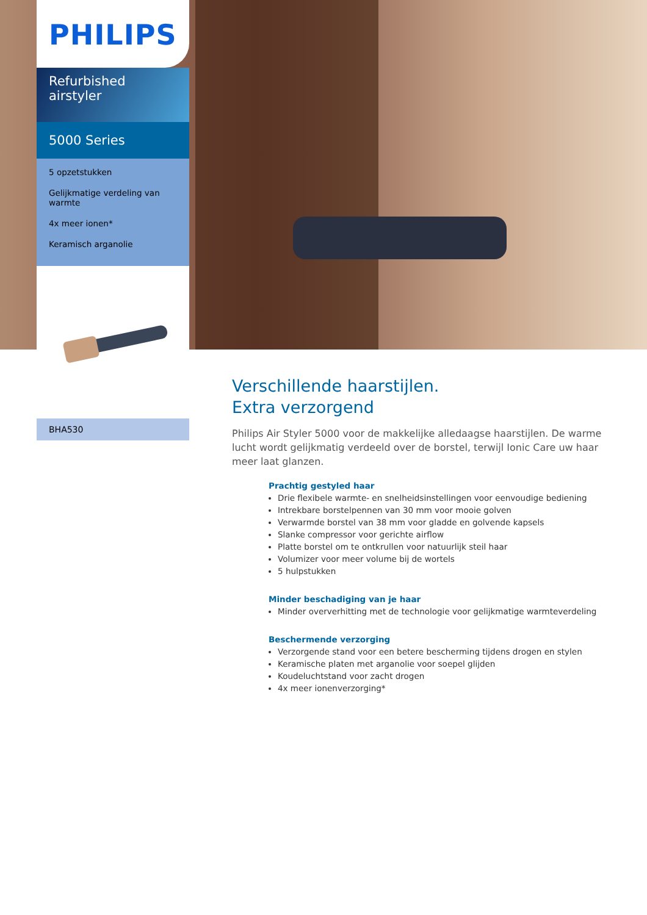PHILIPS
Refurbished airstyler
5000 Series
5 opzetstukken
Gelijkmatige verdeling van warmte
4x meer ionen*
Keramisch arganolie
BHA530
Verschillende haarstijlen.
Extra verzorgend
Philips Air Styler 5000 voor de makkelijke alledaagse haarstijlen. De warme lucht wordt gelijkmatig verdeeld over de borstel, terwijl Ionic Care uw haar meer laat glanzen.
Prachtig gestyled haar
Drie flexibele warmte- en snelheidsinstellingen voor eenvoudige bediening
Intrekbare borstelpennen van 30 mm voor mooie golven
Verwarmde borstel van 38 mm voor gladde en golvende kapsels
Slanke compressor voor gerichte airflow
Platte borstel om te ontkrullen voor natuurlijk steil haar
Volumizer voor meer volume bij de wortels
5 hulpstukken
Minder beschadiging van je haar
Minder oververhitting met de technologie voor gelijkmatige warmteverdeling
Beschermende verzorging
Verzorgende stand voor een betere bescherming tijdens drogen en stylen
Keramische platen met arganolie voor soepel glijden
Koudeluchtstand voor zacht drogen
4x meer ionenverzorging*